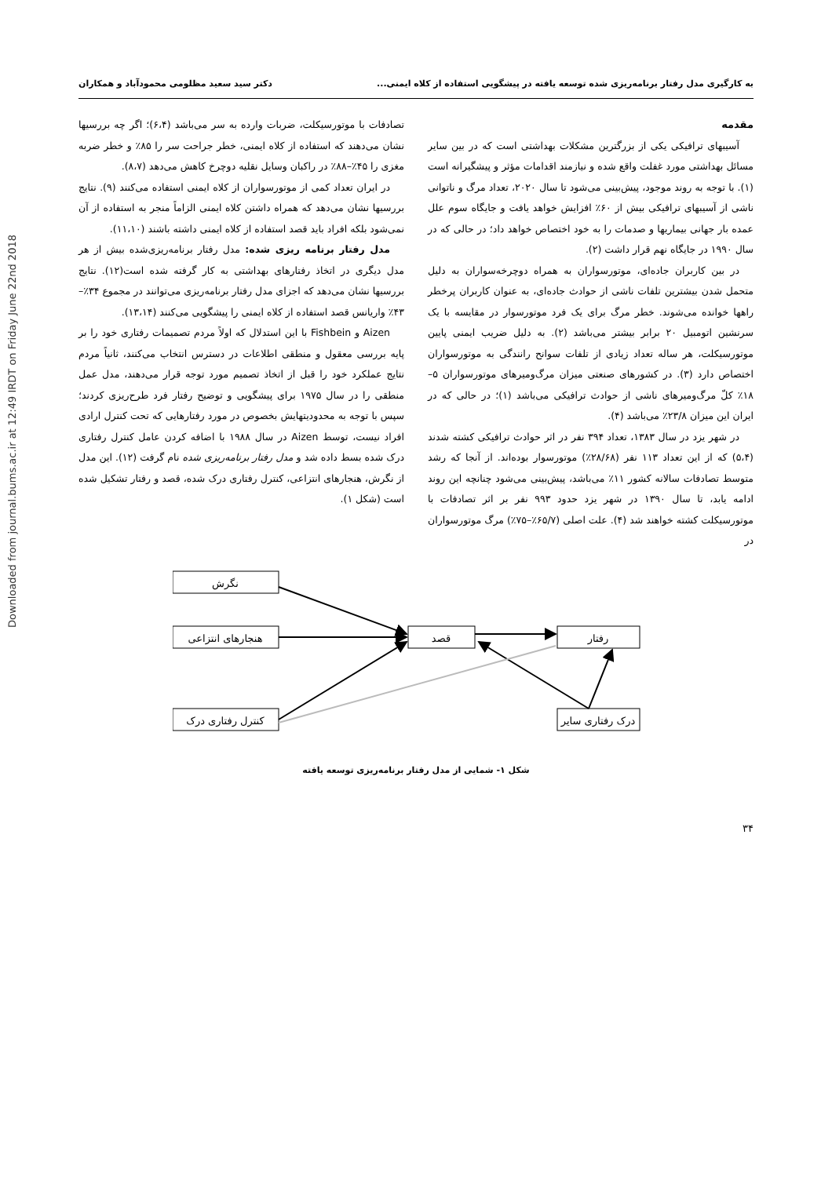Downloaded from journal.bums.ac.ir at 12:49 IRDT on Friday June 22nd 2018
به کارگیری مدل رفتار برنامه‌ریزی شده توسعه یافته در پیشگویی استفاده از کلاه ایمنی... دکتر سید سعید مظلومی محمودآباد و همکاران
مقدمه
آسیبهای ترافیکی یکی از بزرگترین مشکلات بهداشتی است که در بین سایر مسائل بهداشتی مورد غفلت واقع شده و نیازمند اقدامات مؤثر و پیشگیرانه است (۱). با توجه به روند موجود، پیش‌بینی می‌شود تا سال ۲۰۲۰، تعداد مرگ و ناتوانی ناشی از آسیبهای ترافیکی بیش از ۶۰٪ افزایش خواهد یافت و جایگاه سوم علل عمده بار جهانی بیماریها و صدمات را به خود اختصاص خواهد داد؛ در حالی که در سال ۱۹۹۰ در جایگاه نهم قرار داشت (۲).
در بین کاربران جاده‌ای، موتورسواران به همراه دوچرخه‌سواران به دلیل متحمل شدن بیشترین تلفات ناشی از حوادث جاده‌ای، به عنوان کاربران پرخطر راهها خوانده می‌شوند. خطر مرگ برای یک فرد موتورسوار در مقایسه با یک سرنشین اتومبیل ۲۰ برابر بیشتر می‌باشد (۲). به دلیل ضریب ایمنی پایین موتورسیکلت، هر ساله تعداد زیادی از تلفات سوانح رانندگی به موتورسواران اختصاص دارد (۳). در کشورهای صنعتی میزان مرگ‌ومیرهای موتورسواران ۵–۱۸٪ کلّ مرگ‌ومیرهای ناشی از حوادث ترافیکی می‌باشد (۱)؛ در حالی که در ایران این میزان ۲۳/۸٪ می‌باشد (۴).
در شهر یزد در سال ۱۳۸۳، تعداد ۳۹۴ نفر در اثر حوادث ترافیکی کشته شدند (۵،۴) که از این تعداد ۱۱۳ نفر (۲۸/۶۸٪) موتورسوار بوده‌اند. از آنجا که رشد متوسط تصادفات سالانه کشور ۱۱٪ می‌باشد، پیش‌بینی می‌شود چنانچه این روند ادامه یابد، تا سال ۱۳۹۰ در شهر یزد حدود ۹۹۳ نفر بر اثر تصادفات با موتورسیکلت کشته خواهند شد (۴). علت اصلی (۶۵/۷٪–۷۵٪) مرگ موتورسواران در
تصادفات با موتورسیکلت، ضربات وارده به سر می‌باشد (۶،۴)؛ اگر چه بررسیها نشان می‌دهند که استفاده از کلاه ایمنی، خطر جراحت سر را ۸۵٪ و خطر ضربه مغزی را ۴۵٪–۸۸٪ در راکبان وسایل نقلیه دوچرخ کاهش می‌دهد (۸،۷).
در ایران تعداد کمی از موتورسواران از کلاه ایمنی استفاده می‌کنند (۹). نتایج بررسیها نشان می‌دهد که همراه داشتن کلاه ایمنی الزاماً منجر به استفاده از آن نمی‌شود بلکه افراد باید قصد استفاده از کلاه ایمنی داشته باشند (۱۱،۱۰).
مدل رفتار برنامه ریزی شده: مدل رفتار برنامه‌ریزی‌شده بیش از هر مدل دیگری در اتخاذ رفتارهای بهداشتی به کار گرفته شده است(۱۲). نتایج بررسیها نشان می‌دهد که اجزای مدل رفتار برنامه‌ریزی می‌توانند در مجموع ۳۴٪–۴۳٪ واریانس قصد استفاده از کلاه ایمنی را پیشگویی می‌کنند (۱۳،۱۴).
Aizen و Fishbein با این استدلال که اولاً مردم تصمیمات رفتاری خود را بر پایه بررسی معقول و منطقی اطلاعات در دسترس انتخاب می‌کنند، ثانیاً مردم نتایج عملکرد خود را قبل از اتخاذ تصمیم مورد توجه قرار می‌دهند، مدل عمل منطقی را در سال ۱۹۷۵ برای پیشگویی و توضیح رفتار فرد طرح‌ریزی کردند؛ سپس با توجه به محدودیتهایش بخصوص در مورد رفتارهایی که تحت کنترل ارادی افراد نیست، توسط Aizen در سال ۱۹۸۸ با اضافه کردن عامل کنترل رفتاری درک شده بسط داده شد و مدل رفتار برنامه‌ریزی شده نام گرفت (۱۲). این مدل از نگرش، هنجارهای انتزاعی، کنترل رفتاری درک شده، قصد و رفتار تشکیل شده است (شکل ۱).
نگرش
هنجارهای انتزاعی
کنترل رفتاری درک
قصد
رفتار
درک رفتاری سایر
شکل ۱- شمایی از مدل رفتار برنامه‌ریزی توسعه یافته
۳۴